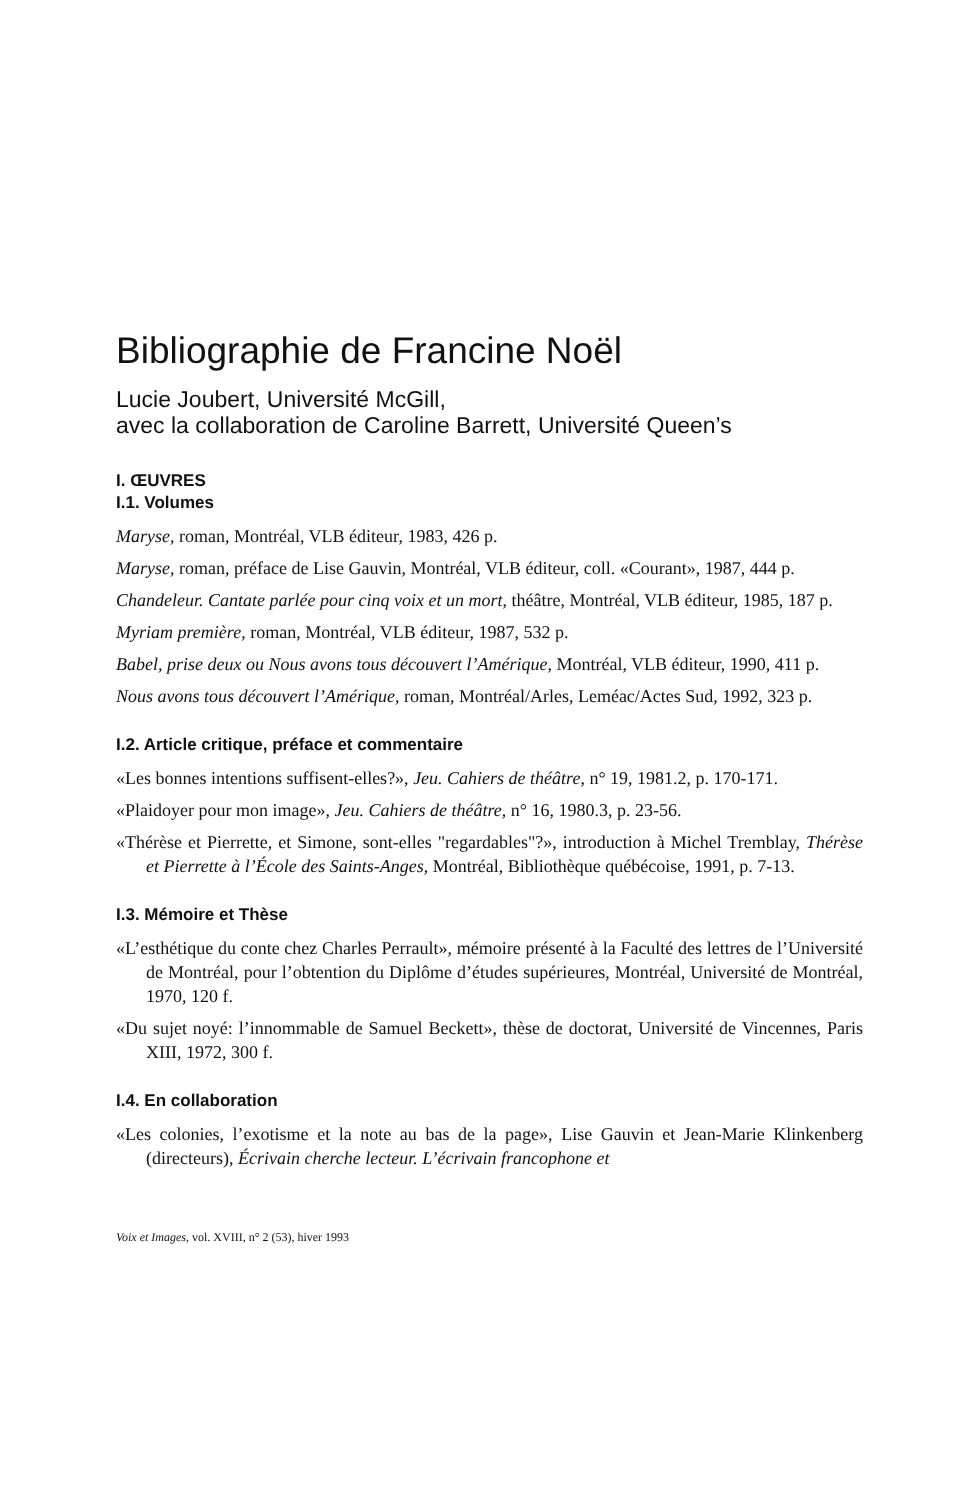Bibliographie de Francine Noël
Lucie Joubert, Université McGill,
avec la collaboration de Caroline Barrett, Université Queen’s
I. ŒUVRES
I.1. Volumes
Maryse, roman, Montréal, VLB éditeur, 1983, 426 p.
Maryse, roman, préface de Lise Gauvin, Montréal, VLB éditeur, coll. «Courant», 1987, 444 p.
Chandeleur. Cantate parlée pour cinq voix et un mort, théâtre, Montréal, VLB éditeur, 1985, 187 p.
Myriam première, roman, Montréal, VLB éditeur, 1987, 532 p.
Babel, prise deux ou Nous avons tous découvert l’Amérique, Montréal, VLB éditeur, 1990, 411 p.
Nous avons tous découvert l’Amérique, roman, Montréal/Arles, Leméac/Actes Sud, 1992, 323 p.
I.2. Article critique, préface et commentaire
«Les bonnes intentions suffisent-elles?», Jeu. Cahiers de théâtre, n° 19, 1981.2, p. 170-171.
«Plaidoyer pour mon image», Jeu. Cahiers de théâtre, n° 16, 1980.3, p. 23-56.
«Thérèse et Pierrette, et Simone, sont-elles "regardables"?», introduction à Michel Tremblay, Thérèse et Pierrette à l’École des Saints-Anges, Montréal, Bibliothèque québécoise, 1991, p. 7-13.
I.3. Mémoire et Thèse
«L’esthétique du conte chez Charles Perrault», mémoire présenté à la Faculté des lettres de l’Université de Montréal, pour l’obtention du Diplôme d’études supérieures, Montréal, Université de Montréal, 1970, 120 f.
«Du sujet noyé: l’innommable de Samuel Beckett», thèse de doctorat, Université de Vincennes, Paris XIII, 1972, 300 f.
I.4. En collaboration
«Les colonies, l’exotisme et la note au bas de la page», Lise Gauvin et Jean-Marie Klinkenberg (directeurs), Écrivain cherche lecteur. L’écrivain francophone et
Voix et Images, vol. XVIII, n° 2 (53), hiver 1993